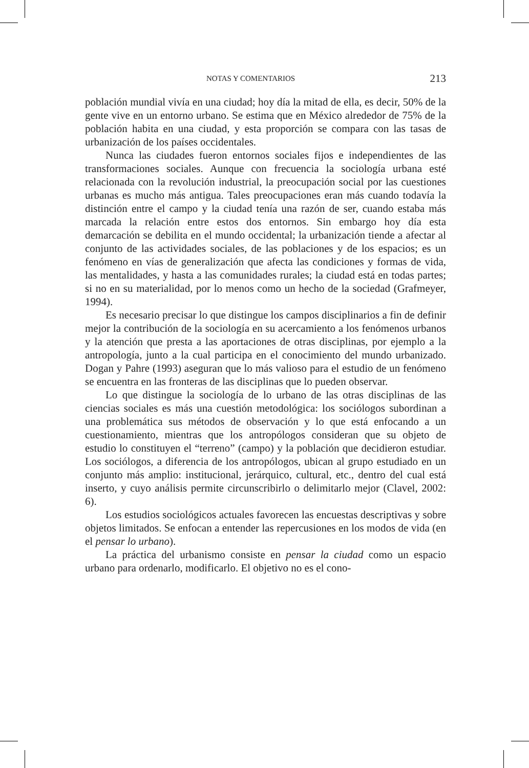NOTAS Y COMENTARIOS 213
población mundial vivía en una ciudad; hoy día la mitad de ella, es decir, 50% de la gente vive en un entorno urbano. Se estima que en México alrededor de 75% de la población habita en una ciudad, y esta proporción se compara con las tasas de urbanización de los países occidentales.
Nunca las ciudades fueron entornos sociales fijos e independientes de las transformaciones sociales. Aunque con frecuencia la sociología urbana esté relacionada con la revolución industrial, la preocupación social por las cuestiones urbanas es mucho más antigua. Tales preocupaciones eran más cuando todavía la distinción entre el campo y la ciudad tenía una razón de ser, cuando estaba más marcada la relación entre estos dos entornos. Sin embargo hoy día esta demarcación se debilita en el mundo occidental; la urbanización tiende a afectar al conjunto de las actividades sociales, de las poblaciones y de los espacios; es un fenómeno en vías de generalización que afecta las condiciones y formas de vida, las mentalidades, y hasta a las comunidades rurales; la ciudad está en todas partes; si no en su materialidad, por lo menos como un hecho de la sociedad (Grafmeyer, 1994).
Es necesario precisar lo que distingue los campos disciplinarios a fin de definir mejor la contribución de la sociología en su acercamiento a los fenómenos urbanos y la atención que presta a las aportaciones de otras disciplinas, por ejemplo a la antropología, junto a la cual participa en el conocimiento del mundo urbanizado. Dogan y Pahre (1993) aseguran que lo más valioso para el estudio de un fenómeno se encuentra en las fronteras de las disciplinas que lo pueden observar.
Lo que distingue la sociología de lo urbano de las otras disciplinas de las ciencias sociales es más una cuestión metodológica: los sociólogos subordinan a una problemática sus métodos de observación y lo que está enfocando a un cuestionamiento, mientras que los antropólogos consideran que su objeto de estudio lo constituyen el “terreno” (campo) y la población que decidieron estudiar. Los sociólogos, a diferencia de los antropólogos, ubican al grupo estudiado en un conjunto más amplio: institucional, jerárquico, cultural, etc., dentro del cual está inserto, y cuyo análisis permite circunscribirlo o delimitarlo mejor (Clavel, 2002: 6).
Los estudios sociológicos actuales favorecen las encuestas descriptivas y sobre objetos limitados. Se enfocan a entender las repercusiones en los modos de vida (en el pensar lo urbano).
La práctica del urbanismo consiste en pensar la ciudad como un espacio urbano para ordenarlo, modificarlo. El objetivo no es el cono-